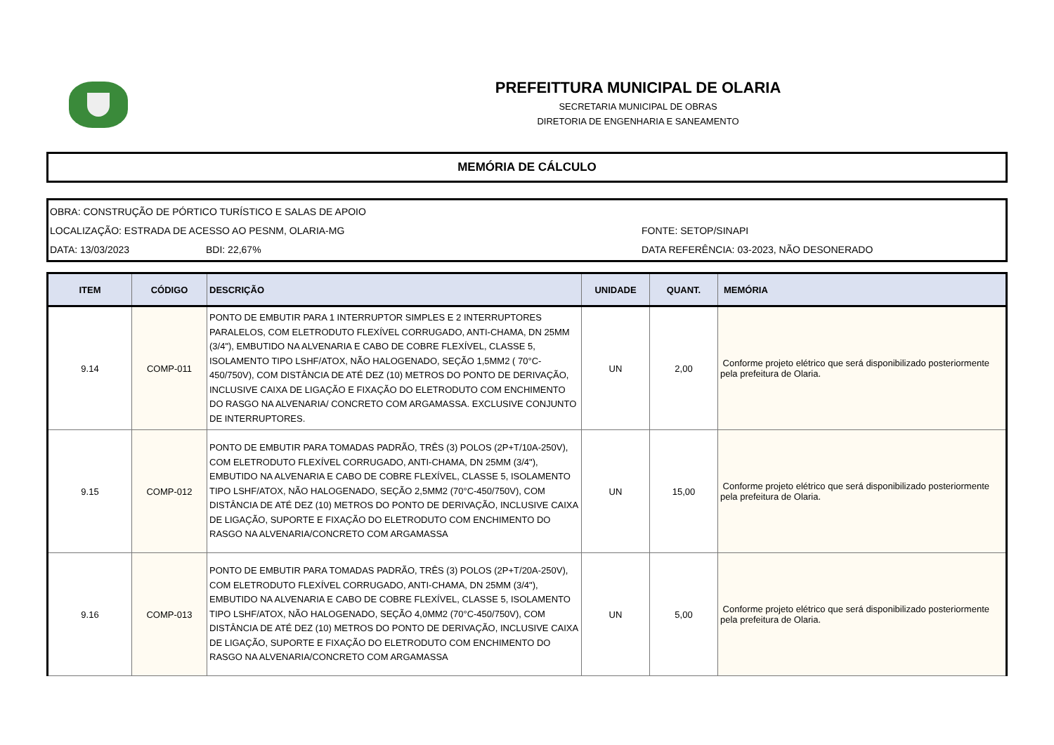PREFEITTURA MUNICIPAL DE OLARIA
SECRETARIA MUNICIPAL DE OBRAS
DIRETORIA DE ENGENHARIA E SANEAMENTO
MEMÓRIA DE CÁLCULO
OBRA: CONSTRUÇÃO DE PÓRTICO TURÍSTICO E SALAS DE APOIO
LOCALIZAÇÃO: ESTRADA DE ACESSO AO PESNM, OLARIA-MG FONTE: SETOP/SINAPI
DATA: 13/03/2023 BDI: 22,67% DATA REFERÊNCIA: 03-2023, NÃO DESONERADO
| ITEM | CÓDIGO | DESCRIÇÃO | UNIDADE | QUANT. | MEMÓRIA |
| --- | --- | --- | --- | --- | --- |
| 9.14 | COMP-011 | PONTO DE EMBUTIR PARA 1 INTERRUPTOR SIMPLES E 2 INTERRUPTORES PARALELOS, COM ELETRODUTO FLEXÍVEL CORRUGADO, ANTI-CHAMA, DN 25MM (3/4"), EMBUTIDO NA ALVENARIA E CABO DE COBRE FLEXÍVEL, CLASSE 5, ISOLAMENTO TIPO LSHF/ATOX, NÃO HALOGENADO, SEÇÃO 1,5MM2 ( 70°C-450/750V), COM DISTÂNCIA DE ATÉ DEZ (10) METROS DO PONTO DE DERIVAÇÃO, INCLUSIVE CAIXA DE LIGAÇÃO E FIXAÇÃO DO ELETRODUTO COM ENCHIMENTO DO RASGO NA ALVENARIA/ CONCRETO COM ARGAMASSA. EXCLUSIVE CONJUNTO DE INTERRUPTORES. | UN | 2,00 | Conforme projeto elétrico que será disponibilizado posteriormente pela prefeitura de Olaria. |
| 9.15 | COMP-012 | PONTO DE EMBUTIR PARA TOMADAS PADRÃO, TRÊS (3) POLOS (2P+T/10A-250V), COM ELETRODUTO FLEXÍVEL CORRUGADO, ANTI-CHAMA, DN 25MM (3/4"), EMBUTIDO NA ALVENARIA E CABO DE COBRE FLEXÍVEL, CLASSE 5, ISOLAMENTO TIPO LSHF/ATOX, NÃO HALOGENADO, SEÇÃO 2,5MM2 (70°C-450/750V), COM DISTÂNCIA DE ATÉ DEZ (10) METROS DO PONTO DE DERIVAÇÃO, INCLUSIVE CAIXA DE LIGAÇÃO, SUPORTE E FIXAÇÃO DO ELETRODUTO COM ENCHIMENTO DO RASGO NA ALVENARIA/CONCRETO COM ARGAMASSA | UN | 15,00 | Conforme projeto elétrico que será disponibilizado posteriormente pela prefeitura de Olaria. |
| 9.16 | COMP-013 | PONTO DE EMBUTIR PARA TOMADAS PADRÃO, TRÊS (3) POLOS (2P+T/20A-250V), COM ELETRODUTO FLEXÍVEL CORRUGADO, ANTI-CHAMA, DN 25MM (3/4"), EMBUTIDO NA ALVENARIA E CABO DE COBRE FLEXÍVEL, CLASSE 5, ISOLAMENTO TIPO LSHF/ATOX, NÃO HALOGENADO, SEÇÃO 4,0MM2 (70°C-450/750V), COM DISTÂNCIA DE ATÉ DEZ (10) METROS DO PONTO DE DERIVAÇÃO, INCLUSIVE CAIXA DE LIGAÇÃO, SUPORTE E FIXAÇÃO DO ELETRODUTO COM ENCHIMENTO DO RASGO NA ALVENARIA/CONCRETO COM ARGAMASSA | UN | 5,00 | Conforme projeto elétrico que será disponibilizado posteriormente pela prefeitura de Olaria. |